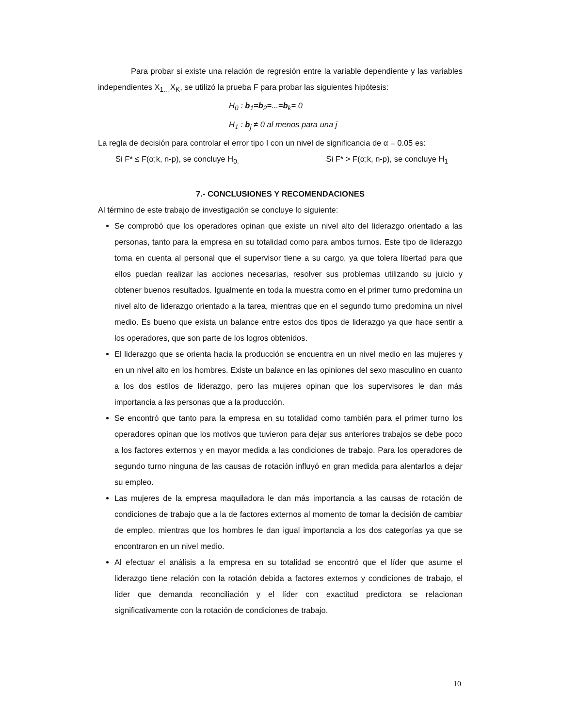Para probar si existe una relación de regresión entre la variable dependiente y las variables independientes X<sub>1…</sub>X<sub>K</sub>, se utilizó la prueba F para probar las siguientes hipótesis:
H<sub>0</sub> : b<sub>1</sub>=b<sub>2</sub>=...=b<sub>k</sub>= 0
H<sub>1</sub> : b<sub>j</sub> ≠ 0 al menos para una j
La regla de decisión para controlar el error tipo I con un nivel de significancia de α = 0.05 es:
Si F* ≤ F(α;k, n-p), se concluye H<sub>0.</sub> Si F* > F(α;k, n-p), se concluye H<sub>1</sub>
7.- CONCLUSIONES Y RECOMENDACIONES
Al término de este trabajo de investigación se concluye lo siguiente:
Se comprobó que los operadores opinan que existe un nivel alto del liderazgo orientado a las personas, tanto para la empresa en su totalidad como para ambos turnos. Este tipo de liderazgo toma en cuenta al personal que el supervisor tiene a su cargo, ya que tolera libertad para que ellos puedan realizar las acciones necesarias, resolver sus problemas utilizando su juicio y obtener buenos resultados. Igualmente en toda la muestra como en el primer turno predomina un nivel alto de liderazgo orientado a la tarea, mientras que en el segundo turno predomina un nivel medio. Es bueno que exista un balance entre estos dos tipos de liderazgo ya que hace sentir a los operadores, que son parte de los logros obtenidos.
El liderazgo que se orienta hacia la producción se encuentra en un nivel medio en las mujeres y en un nivel alto en los hombres. Existe un balance en las opiniones del sexo masculino en cuanto a los dos estilos de liderazgo, pero las mujeres opinan que los supervisores le dan más importancia a las personas que a la producción.
Se encontró que tanto para la empresa en su totalidad como también para el primer turno los operadores opinan que los motivos que tuvieron para dejar sus anteriores trabajos se debe poco a los factores externos y en mayor medida a las condiciones de trabajo. Para los operadores de segundo turno ninguna de las causas de rotación influyó en gran medida para alentarlos a dejar su empleo.
Las mujeres de la empresa maquiladora le dan más importancia a las causas de rotación de condiciones de trabajo que a la de factores externos al momento de tomar la decisión de cambiar de empleo, mientras que los hombres le dan igual importancia a los dos categorías ya que se encontraron en un nivel medio.
Al efectuar el análisis a la empresa en su totalidad se encontró que el líder que asume el liderazgo tiene relación con la rotación debida a factores externos y condiciones de trabajo, el líder que demanda reconciliación y el líder con exactitud predictora se relacionan significativamente con la rotación de condiciones de trabajo.
10